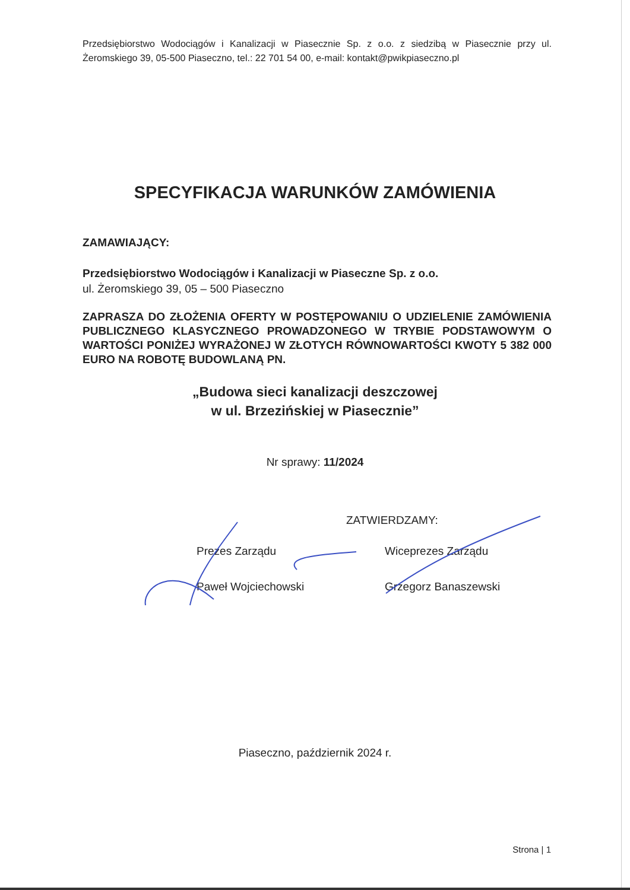Przedsiębiorstwo Wodociągów i Kanalizacji w Piasecznie Sp. z o.o. z siedzibą w Piasecznie przy ul. Żeromskiego 39, 05-500 Piaseczno, tel.: 22 701 54 00, e-mail: kontakt@pwikpiaseczno.pl
SPECYFIKACJA WARUNKÓW ZAMÓWIENIA
ZAMAWIAJĄCY:
Przedsiębiorstwo Wodociągów i Kanalizacji w Piaseczne Sp. z o.o.
ul. Żeromskiego 39, 05 – 500 Piaseczno
ZAPRASZA DO ZŁOŻENIA OFERTY W POSTĘPOWANIU O UDZIELENIE ZAMÓWIENIA PUBLICZNEGO KLASYCZNEGO PROWADZONEGO W TRYBIE PODSTAWOWYM O WARTOŚCI PONIŻEJ WYRAŻONEJ W ZŁOTYCH RÓWNOWARTOŚCI KWOTY 5 382 000 EURO NA ROBOTĘ BUDOWLANĄ PN.
„Budowa sieci kanalizacji deszczowej
w ul. Brzezińskiej w Piasecznie”
Nr sprawy: 11/2024
ZATWIERDZAMY:
Prezes Zarządu
Paweł Wojciechowski
Wiceprezes Zarządu
Grzegorz Banaszewski
Piaseczno, październik 2024 r.
Strona | 1